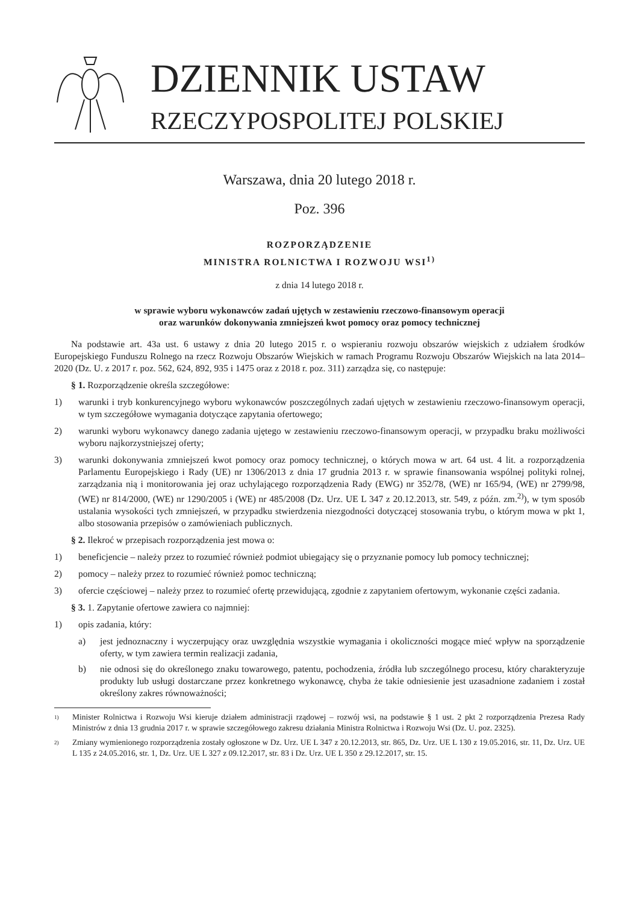DZIENNIK USTAW
RZECZYPOSPOLITEJ POLSKIEJ
Warszawa, dnia 20 lutego 2018 r.
Poz. 396
ROZPORZĄDZENIE
MINISTRA ROLNICTWA I ROZWOJU WSI<sup>1)</sup>
z dnia 14 lutego 2018 r.
w sprawie wyboru wykonawców zadań ujętych w zestawieniu rzeczowo-finansowym operacji
oraz warunków dokonywania zmniejszeń kwot pomocy oraz pomocy technicznej
Na podstawie art. 43a ust. 6 ustawy z dnia 20 lutego 2015 r. o wspieraniu rozwoju obszarów wiejskich z udziałem środków Europejskiego Funduszu Rolnego na rzecz Rozwoju Obszarów Wiejskich w ramach Programu Rozwoju Obszarów Wiejskich na lata 2014–2020 (Dz. U. z 2017 r. poz. 562, 624, 892, 935 i 1475 oraz z 2018 r. poz. 311) zarządza się, co następuje:
§ 1. Rozporządzenie określa szczegółowe:
1) warunki i tryb konkurencyjnego wyboru wykonawców poszczególnych zadań ujętych w zestawieniu rzeczowo-finansowym operacji, w tym szczegółowe wymagania dotyczące zapytania ofertowego;
2) warunki wyboru wykonawcy danego zadania ujętego w zestawieniu rzeczowo-finansowym operacji, w przypadku braku możliwości wyboru najkorzystniejszej oferty;
3) warunki dokonywania zmniejszeń kwot pomocy oraz pomocy technicznej, o których mowa w art. 64 ust. 4 lit. a rozporządzenia Parlamentu Europejskiego i Rady (UE) nr 1306/2013 z dnia 17 grudnia 2013 r. w sprawie finansowania wspólnej polityki rolnej, zarządzania nią i monitorowania jej oraz uchylającego rozporządzenia Rady (EWG) nr 352/78, (WE) nr 165/94, (WE) nr 2799/98, (WE) nr 814/2000, (WE) nr 1290/2005 i (WE) nr 485/2008 (Dz. Urz. UE L 347 z 20.12.2013, str. 549, z późn. zm.<sup>2)</sup>), w tym sposób ustalania wysokości tych zmniejszeń, w przypadku stwierdzenia niezgodności dotyczącej stosowania trybu, o którym mowa w pkt 1, albo stosowania przepisów o zamówieniach publicznych.
§ 2. Ilekroć w przepisach rozporządzenia jest mowa o:
1) beneficjencie – należy przez to rozumieć również podmiot ubiegający się o przyznanie pomocy lub pomocy technicznej;
2) pomocy – należy przez to rozumieć również pomoc techniczną;
3) ofercie częściowej – należy przez to rozumieć ofertę przewidującą, zgodnie z zapytaniem ofertowym, wykonanie części zadania.
§ 3. 1. Zapytanie ofertowe zawiera co najmniej:
1) opis zadania, który:
a) jest jednoznaczny i wyczerpujący oraz uwzględnia wszystkie wymagania i okoliczności mogące mieć wpływ na sporządzenie oferty, w tym zawiera termin realizacji zadania,
b) nie odnosi się do określonego znaku towarowego, patentu, pochodzenia, źródła lub szczególnego procesu, który charakteryzuje produkty lub usługi dostarczane przez konkretnego wykonawcę, chyba że takie odniesienie jest uzasadnione zadaniem i został określony zakres równoważności;
1) Minister Rolnictwa i Rozwoju Wsi kieruje działem administracji rządowej – rozwój wsi, na podstawie § 1 ust. 2 pkt 2 rozporządzenia Prezesa Rady Ministrów z dnia 13 grudnia 2017 r. w sprawie szczegółowego zakresu działania Ministra Rolnictwa i Rozwoju Wsi (Dz. U. poz. 2325).
2) Zmiany wymienionego rozporządzenia zostały ogłoszone w Dz. Urz. UE L 347 z 20.12.2013, str. 865, Dz. Urz. UE L 130 z 19.05.2016, str. 11, Dz. Urz. UE L 135 z 24.05.2016, str. 1, Dz. Urz. UE L 327 z 09.12.2017, str. 83 i Dz. Urz. UE L 350 z 29.12.2017, str. 15.